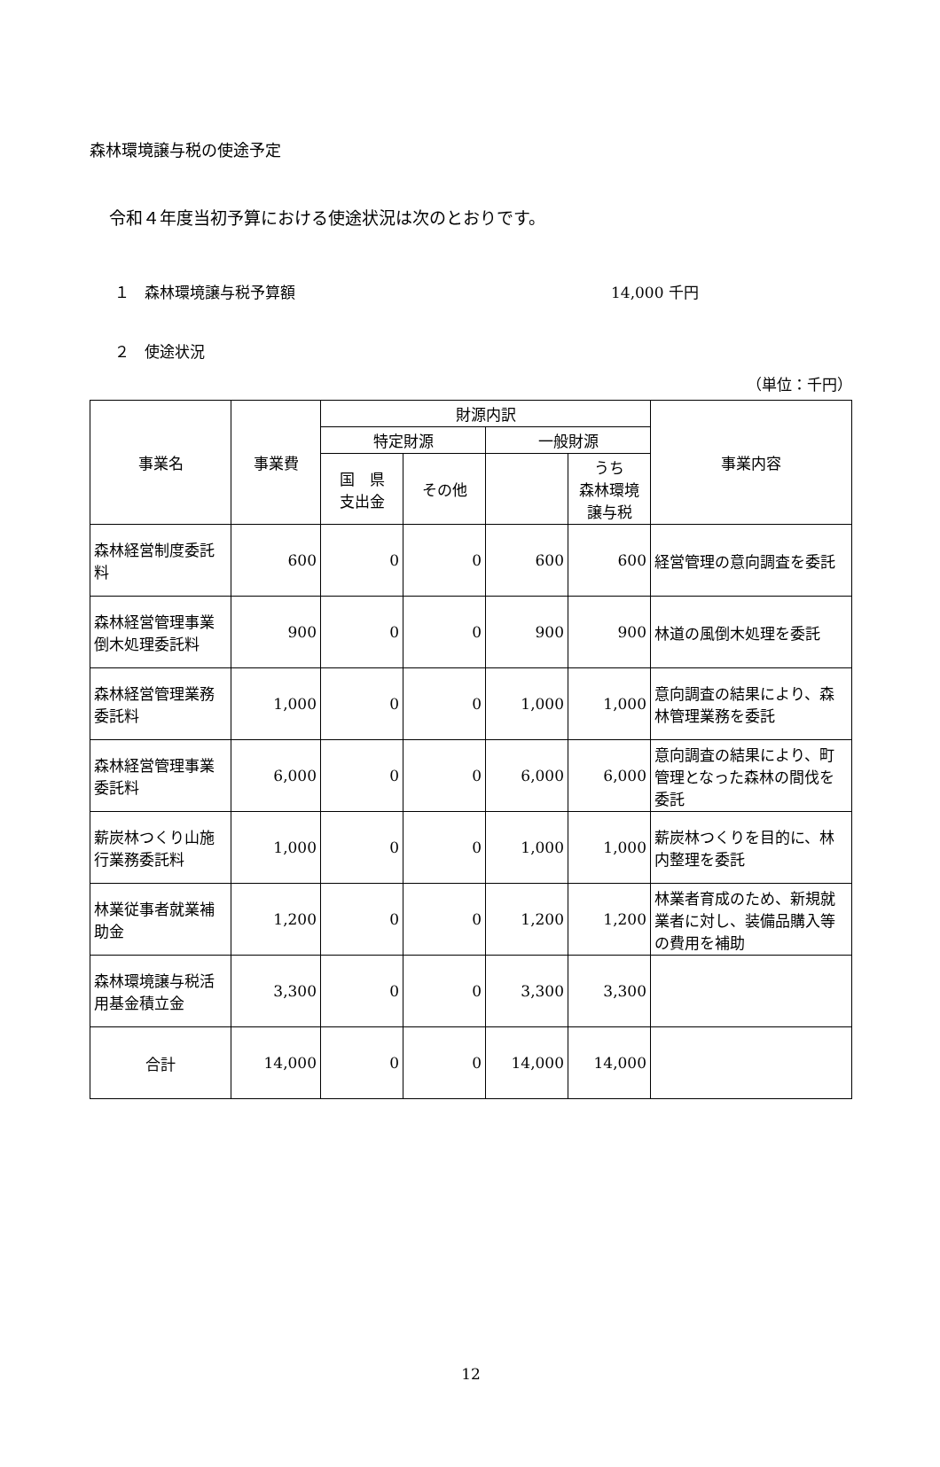森林環境譲与税の使途予定
令和４年度当初予算における使途状況は次のとおりです。
１　森林環境譲与税予算額 14,000 千円
２　使途状況
（単位：千円）
| 事業名 | 事業費 | 財源内訳 | | | | 事業内容 |
| --- | --- | --- | --- | --- | --- | --- |
| | | 特定財源 | | 一般財源 | | |
| | | 国 県 支出金 | その他 | | うち 森林環境 譲与税 | |
| 森林経営制度委託料 | 600 | 0 | 0 | 600 | 600 | 経営管理の意向調査を委託 |
| 森林経営管理事業倒木処理委託料 | 900 | 0 | 0 | 900 | 900 | 林道の風倒木処理を委託 |
| 森林経営管理業務委託料 | 1,000 | 0 | 0 | 1,000 | 1,000 | 意向調査の結果により、森林管理業務を委託 |
| 森林経営管理事業委託料 | 6,000 | 0 | 0 | 6,000 | 6,000 | 意向調査の結果により、町管理となった森林の間伐を委託 |
| 薪炭林つくり山施行業務委託料 | 1,000 | 0 | 0 | 1,000 | 1,000 | 薪炭林つくりを目的に、林内整理を委託 |
| 林業従事者就業補助金 | 1,200 | 0 | 0 | 1,200 | 1,200 | 林業者育成のため、新規就業者に対し、装備品購入等の費用を補助 |
| 森林環境譲与税活用基金積立金 | 3,300 | 0 | 0 | 3,300 | 3,300 | |
| 合計 | 14,000 | 0 | 0 | 14,000 | 14,000 | |
12